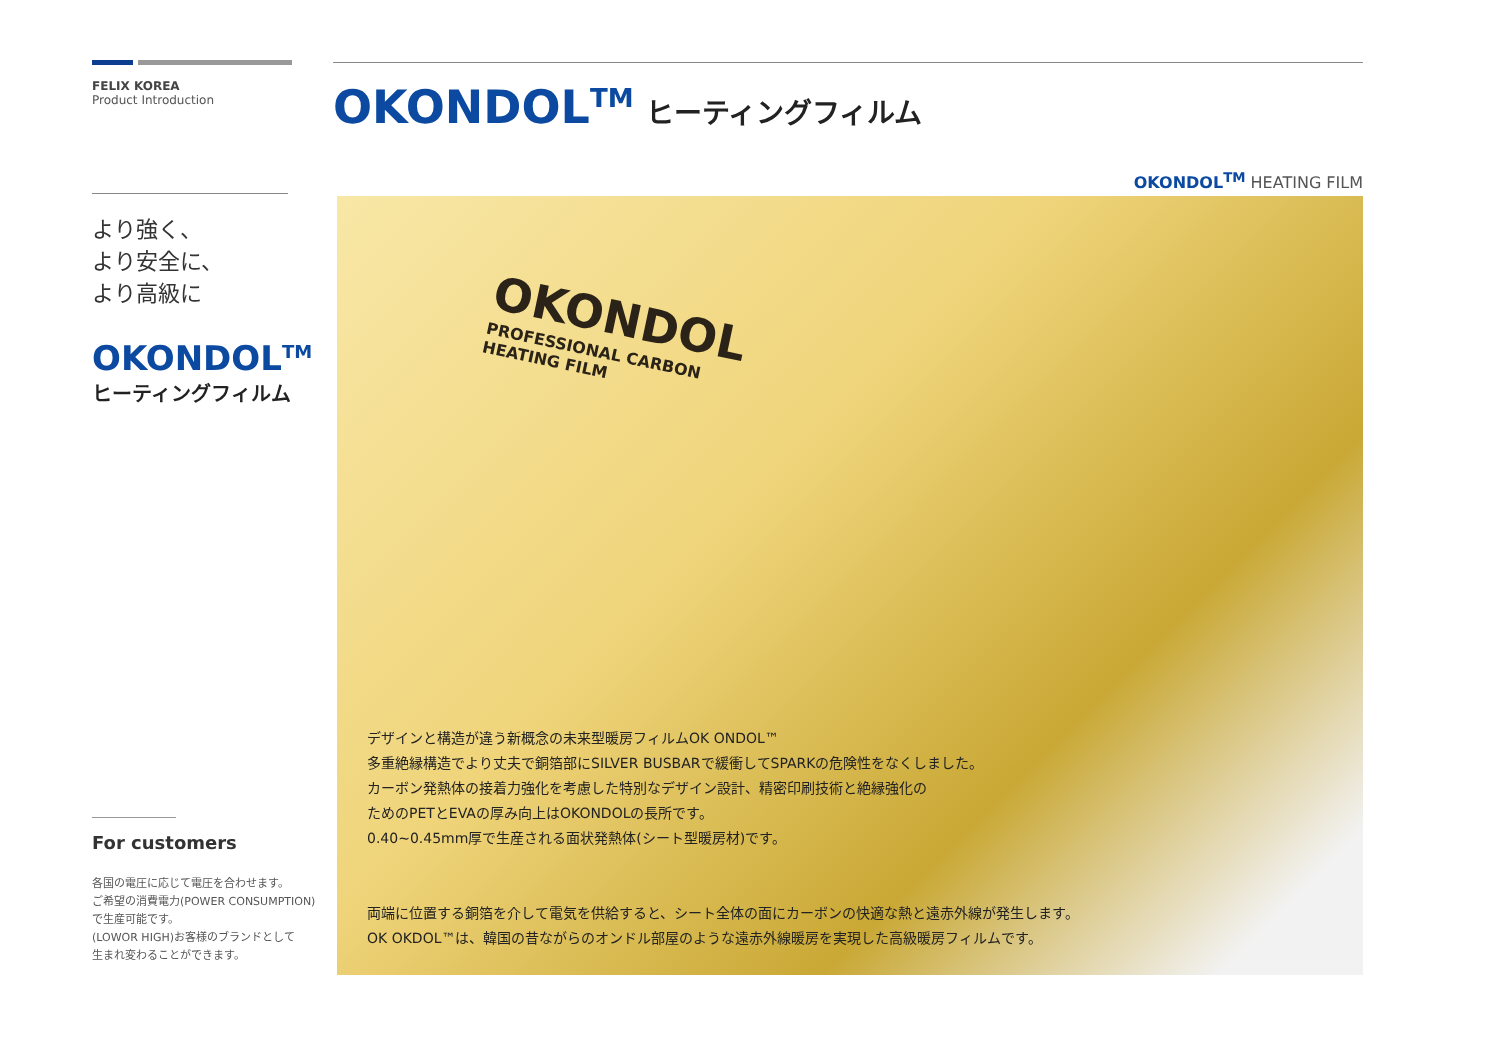FELIX KOREA
Product Introduction
より強く、
より安全に、
より高級に
OKONDOL<sup>TM</sup>
ヒーティングフィルム
For customers
各国の電圧に応じて電圧を合わせます。
ご希望の消費電力(POWER CONSUMPTION)
で生産可能です。
(LOWOR HIGH)お客様のブランドとして
生まれ変わることができます。
OKONDOL<sup>TM</sup> ヒーティングフィルム
OKONDOL<sup>TM</sup> HEATING FILM
OKONDOL
PROFESSIONAL CARBON HEATING FILM
デザインと構造が違う新概念の未来型暖房フィルムOK ONDOL™
多重絶縁構造でより丈夫で銅箔部にSILVER BUSBARで緩衝してSPARKの危険性をなくしました。
カーボン発熱体の接着力強化を考慮した特別なデザイン設計、精密印刷技術と絶縁強化の
ためのPETとEVAの厚み向上はOKONDOLの長所です。
0.40~0.45mm厚で生産される面状発熱体(シート型暖房材)です。
両端に位置する銅箔を介して電気を供給すると、シート全体の面にカーボンの快適な熱と遠赤外線が発生します。
OK OKDOL™は、韓国の昔ながらのオンドル部屋のような遠赤外線暖房を実現した高級暖房フィルムです。